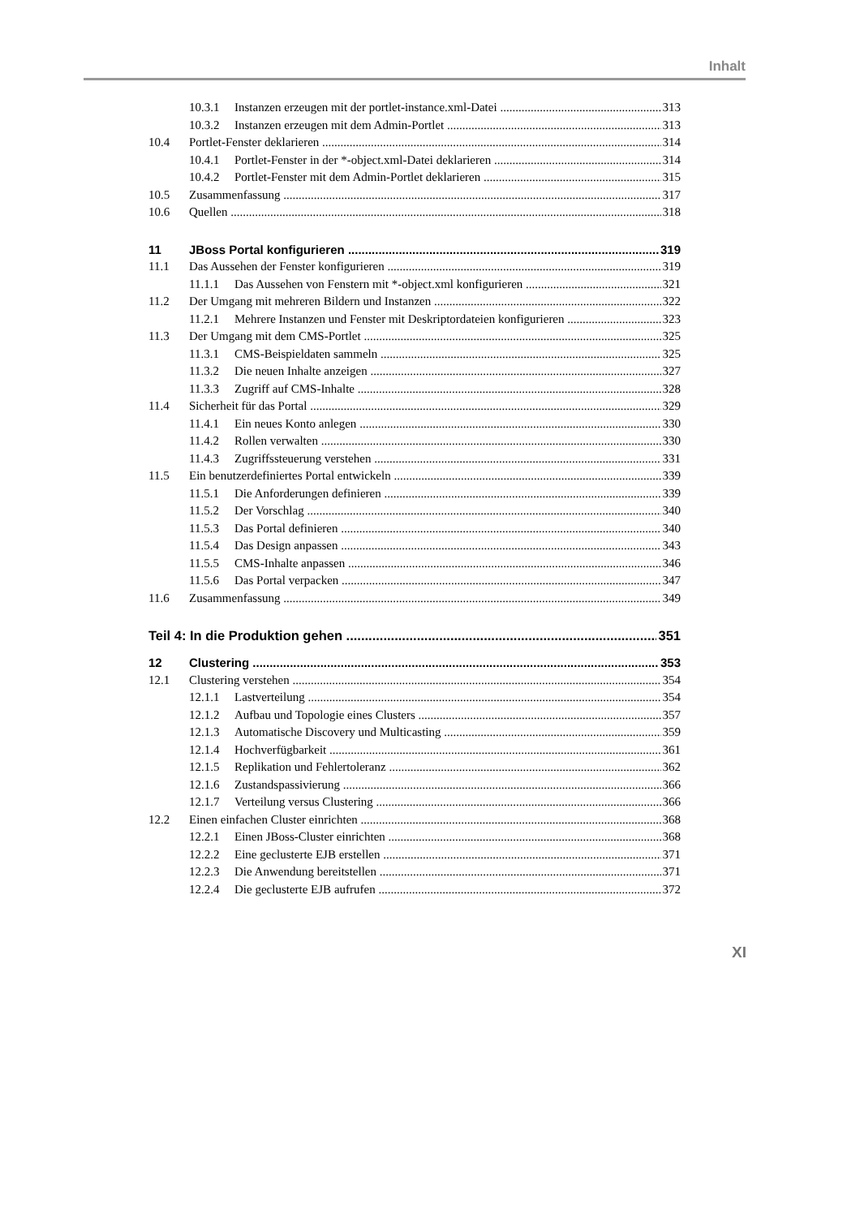Inhalt
10.3.1 Instanzen erzeugen mit der portlet-instance.xml-Datei 313
10.3.2 Instanzen erzeugen mit dem Admin-Portlet 313
10.4 Portlet-Fenster deklarieren 314
10.4.1 Portlet-Fenster in der *-object.xml-Datei deklarieren 314
10.4.2 Portlet-Fenster mit dem Admin-Portlet deklarieren 315
10.5 Zusammenfassung 317
10.6 Quellen 318
11 JBoss Portal konfigurieren 319
11.1 Das Aussehen der Fenster konfigurieren 319
11.1.1 Das Aussehen von Fenstern mit *-object.xml konfigurieren 321
11.2 Der Umgang mit mehreren Bildern und Instanzen 322
11.2.1 Mehrere Instanzen und Fenster mit Deskriptordateien konfigurieren 323
11.3 Der Umgang mit dem CMS-Portlet 325
11.3.1 CMS-Beispieldaten sammeln 325
11.3.2 Die neuen Inhalte anzeigen 327
11.3.3 Zugriff auf CMS-Inhalte 328
11.4 Sicherheit für das Portal 329
11.4.1 Ein neues Konto anlegen 330
11.4.2 Rollen verwalten 330
11.4.3 Zugriffssteuerung verstehen 331
11.5 Ein benutzerdefiniertes Portal entwickeln 339
11.5.1 Die Anforderungen definieren 339
11.5.2 Der Vorschlag 340
11.5.3 Das Portal definieren 340
11.5.4 Das Design anpassen 343
11.5.5 CMS-Inhalte anpassen 346
11.5.6 Das Portal verpacken 347
11.6 Zusammenfassung 349
Teil 4: In die Produktion gehen 351
12 Clustering 353
12.1 Clustering verstehen 354
12.1.1 Lastverteilung 354
12.1.2 Aufbau und Topologie eines Clusters 357
12.1.3 Automatische Discovery und Multicasting 359
12.1.4 Hochverfügbarkeit 361
12.1.5 Replikation und Fehlertoleranz 362
12.1.6 Zustandspassivierung 366
12.1.7 Verteilung versus Clustering 366
12.2 Einen einfachen Cluster einrichten 368
12.2.1 Einen JBoss-Cluster einrichten 368
12.2.2 Eine geclusterte EJB erstellen 371
12.2.3 Die Anwendung bereitstellen 371
12.2.4 Die geclusterte EJB aufrufen 372
XI